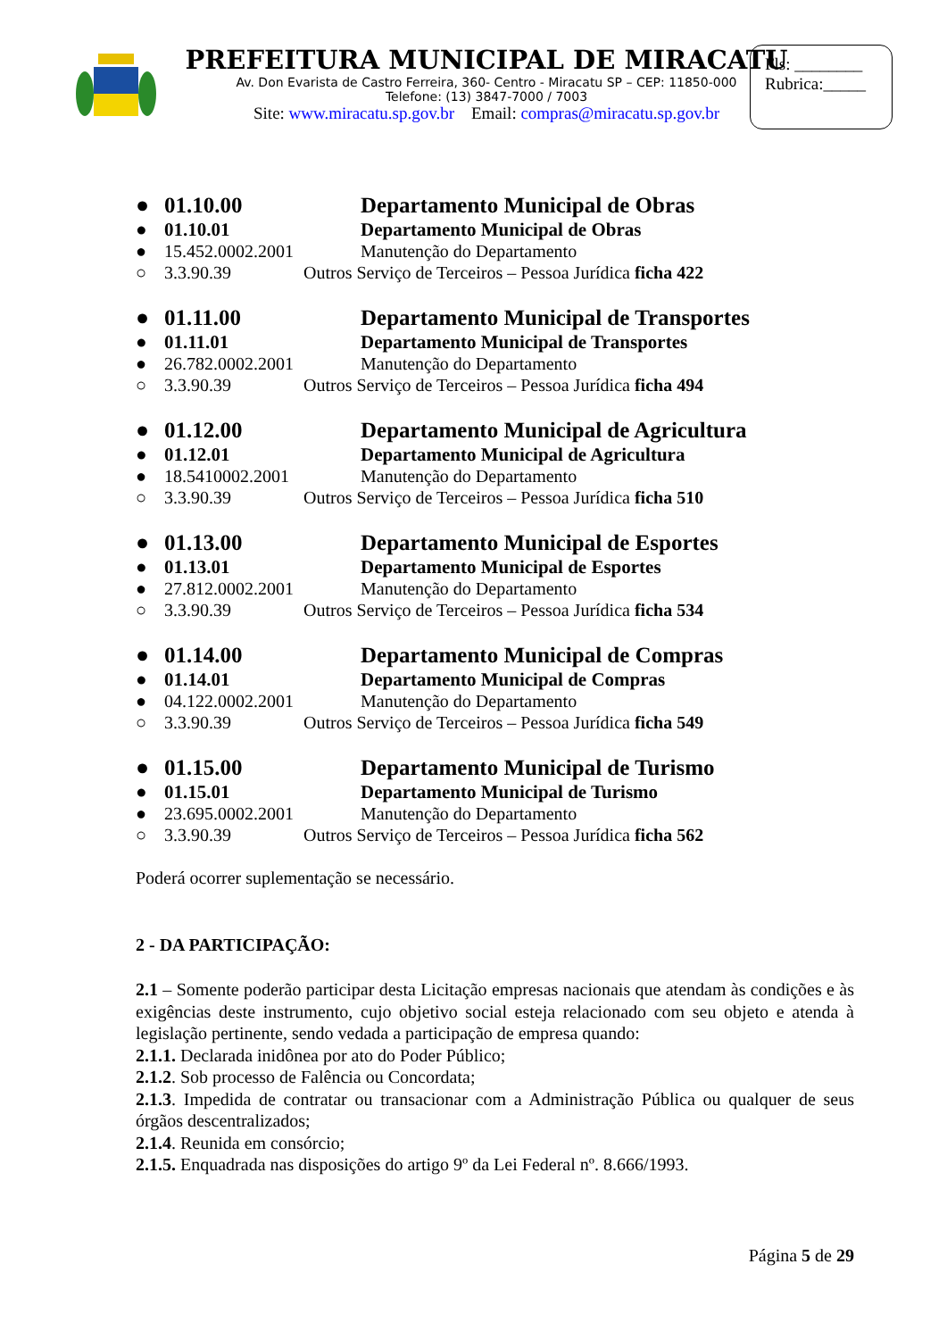PREFEITURA MUNICIPAL DE MIRACATU
Av. Don Evarista de Castro Ferreira, 360- Centro - Miracatu SP – CEP: 11850-000
Telefone: (13) 3847-7000 / 7003
Site: www.miracatu.sp.gov.br Email: compras@miracatu.sp.gov.br
Fls: ________
Rubrica:_____
● 01.10.00 Departamento Municipal de Obras
● 01.10.01 Departamento Municipal de Obras
● 15.452.0002.2001 Manutenção do Departamento
○ 3.3.90.39 Outros Serviço de Terceiros – Pessoa Jurídica ficha 422
● 01.11.00 Departamento Municipal de Transportes
● 01.11.01 Departamento Municipal de Transportes
● 26.782.0002.2001 Manutenção do Departamento
○ 3.3.90.39 Outros Serviço de Terceiros – Pessoa Jurídica ficha 494
● 01.12.00 Departamento Municipal de Agricultura
● 01.12.01 Departamento Municipal de Agricultura
● 18.5410002.2001 Manutenção do Departamento
○ 3.3.90.39 Outros Serviço de Terceiros – Pessoa Jurídica ficha 510
● 01.13.00 Departamento Municipal de Esportes
● 01.13.01 Departamento Municipal de Esportes
● 27.812.0002.2001 Manutenção do Departamento
○ 3.3.90.39 Outros Serviço de Terceiros – Pessoa Jurídica ficha 534
● 01.14.00 Departamento Municipal de Compras
● 01.14.01 Departamento Municipal de Compras
● 04.122.0002.2001 Manutenção do Departamento
○ 3.3.90.39 Outros Serviço de Terceiros – Pessoa Jurídica ficha 549
● 01.15.00 Departamento Municipal de Turismo
● 01.15.01 Departamento Municipal de Turismo
● 23.695.0002.2001 Manutenção do Departamento
○ 3.3.90.39 Outros Serviço de Terceiros – Pessoa Jurídica ficha 562
Poderá ocorrer suplementação se necessário.
2 - DA PARTICIPAÇÃO:
2.1 – Somente poderão participar desta Licitação empresas nacionais que atendam às condições e às exigências deste instrumento, cujo objetivo social esteja relacionado com seu objeto e atenda à legislação pertinente, sendo vedada a participação de empresa quando:
2.1.1. Declarada inidônea por ato do Poder Público;
2.1.2. Sob processo de Falência ou Concordata;
2.1.3. Impedida de contratar ou transacionar com a Administração Pública ou qualquer de seus órgãos descentralizados;
2.1.4. Reunida em consórcio;
2.1.5. Enquadrada nas disposições do artigo 9º da Lei Federal nº. 8.666/1993.
Página 5 de 29